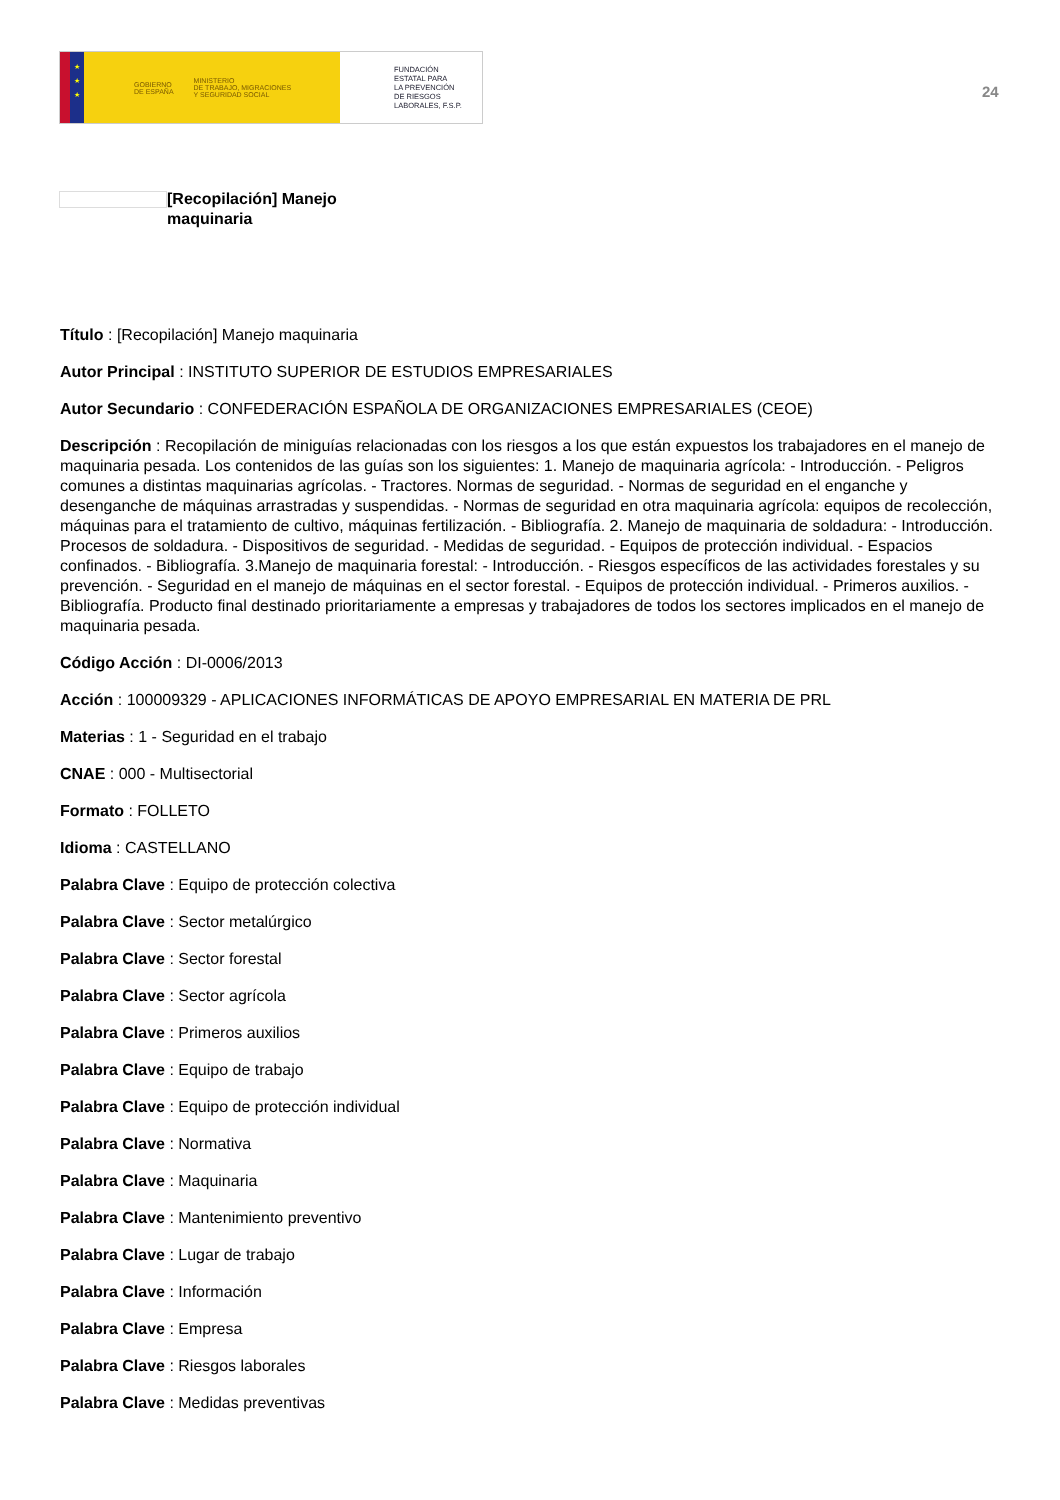★
★
★
GOBIERNO
DE ESPAÑA MINISTERIO
DE TRABAJO, MIGRACIONES
Y SEGURIDAD SOCIAL
FUNDACIÓN
ESTATAL PARA
LA PREVENCIÓN
DE RIESGOS
LABORALES, F.S.P.
24
[Recopilación] Manejo
maquinaria
Título : [Recopilación] Manejo maquinaria
Autor Principal : INSTITUTO SUPERIOR DE ESTUDIOS EMPRESARIALES
Autor Secundario : CONFEDERACIÓN ESPAÑOLA DE ORGANIZACIONES EMPRESARIALES (CEOE)
Descripción : Recopilación de miniguías relacionadas con los riesgos a los que están expuestos los trabajadores en el manejo de maquinaria pesada. Los contenidos de las guías son los siguientes: 1. Manejo de maquinaria agrícola: - Introducción. - Peligros comunes a distintas maquinarias agrícolas. - Tractores. Normas de seguridad. - Normas de seguridad en el enganche y desenganche de máquinas arrastradas y suspendidas. - Normas de seguridad en otra maquinaria agrícola: equipos de recolección, máquinas para el tratamiento de cultivo, máquinas fertilización. - Bibliografía. 2. Manejo de maquinaria de soldadura: - Introducción. Procesos de soldadura. - Dispositivos de seguridad. - Medidas de seguridad. - Equipos de protección individual. - Espacios confinados. - Bibliografía. 3.Manejo de maquinaria forestal: - Introducción. - Riesgos específicos de las actividades forestales y su prevención. - Seguridad en el manejo de máquinas en el sector forestal. - Equipos de protección individual. - Primeros auxilios. - Bibliografía. Producto final destinado prioritariamente a empresas y trabajadores de todos los sectores implicados en el manejo de maquinaria pesada.
Código Acción : DI-0006/2013
Acción : 100009329 - APLICACIONES INFORMÁTICAS DE APOYO EMPRESARIAL EN MATERIA DE PRL
Materias : 1 - Seguridad en el trabajo
CNAE : 000 - Multisectorial
Formato : FOLLETO
Idioma : CASTELLANO
Palabra Clave : Equipo de protección colectiva
Palabra Clave : Sector metalúrgico
Palabra Clave : Sector forestal
Palabra Clave : Sector agrícola
Palabra Clave : Primeros auxilios
Palabra Clave : Equipo de trabajo
Palabra Clave : Equipo de protección individual
Palabra Clave : Normativa
Palabra Clave : Maquinaria
Palabra Clave : Mantenimiento preventivo
Palabra Clave : Lugar de trabajo
Palabra Clave : Información
Palabra Clave : Empresa
Palabra Clave : Riesgos laborales
Palabra Clave : Medidas preventivas